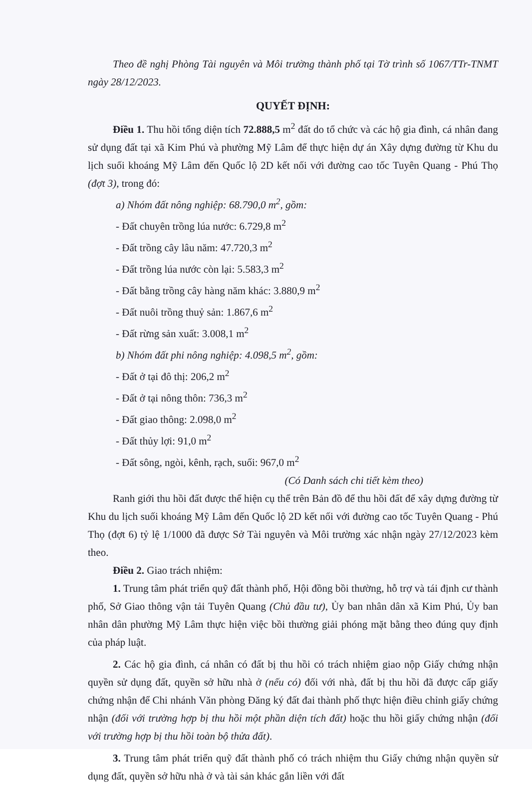Theo đề nghị Phòng Tài nguyên và Môi trường thành phố tại Tờ trình số 1067/TTr-TNMT ngày 28/12/2023.
QUYẾT ĐỊNH:
Điều 1. Thu hồi tổng diện tích 72.888,5 m<sup>2</sup> đất do tổ chức và các hộ gia đình, cá nhân đang sử dụng đất tại xã Kim Phú và phường Mỹ Lâm để thực hiện dự án Xây dựng đường từ Khu du lịch suối khoáng Mỹ Lâm đến Quốc lộ 2D kết nối với đường cao tốc Tuyên Quang - Phú Thọ (đợt 3), trong đó:
a) Nhóm đất nông nghiệp: 68.790,0 m<sup>2</sup>, gồm:
- Đất chuyên trồng lúa nước: 6.729,8 m<sup>2</sup>
- Đất trồng cây lâu năm: 47.720,3 m<sup>2</sup>
- Đất trồng lúa nước còn lại: 5.583,3 m<sup>2</sup>
- Đất bằng trồng cây hàng năm khác: 3.880,9 m<sup>2</sup>
- Đất nuôi trồng thuỷ sản: 1.867,6 m<sup>2</sup>
- Đất rừng sản xuất: 3.008,1 m<sup>2</sup>
b) Nhóm đất phi nông nghiệp: 4.098,5 m<sup>2</sup>, gồm:
- Đất ở tại đô thị: 206,2 m<sup>2</sup>
- Đất ở tại nông thôn: 736,3 m<sup>2</sup>
- Đất giao thông: 2.098,0 m<sup>2</sup>
- Đất thủy lợi: 91,0 m<sup>2</sup>
- Đất sông, ngòi, kênh, rạch, suối: 967,0 m<sup>2</sup>
(Có Danh sách chi tiết kèm theo)
Ranh giới thu hồi đất được thể hiện cụ thể trên Bản đồ để thu hồi đất để xây dựng đường từ Khu du lịch suối khoáng Mỹ Lâm đến Quốc lộ 2D kết nối với đường cao tốc Tuyên Quang - Phú Thọ (đợt 6) tỷ lệ 1/1000 đã được Sở Tài nguyên và Môi trường xác nhận ngày 27/12/2023 kèm theo.
Điều 2. Giao trách nhiệm:
1. Trung tâm phát triển quỹ đất thành phố, Hội đồng bồi thường, hỗ trợ và tái định cư thành phố, Sở Giao thông vận tải Tuyên Quang (Chủ đầu tư), Ủy ban nhân dân xã Kim Phú, Ủy ban nhân dân phường Mỹ Lâm thực hiện việc bồi thường giải phóng mặt bằng theo đúng quy định của pháp luật.
2. Các hộ gia đình, cá nhân có đất bị thu hồi có trách nhiệm giao nộp Giấy chứng nhận quyền sử dụng đất, quyền sở hữu nhà ở (nếu có) đối với nhà, đất bị thu hồi đã được cấp giấy chứng nhận để Chi nhánh Văn phòng Đăng ký đất đai thành phố thực hiện điều chỉnh giấy chứng nhận (đối với trường hợp bị thu hồi một phần diện tích đất) hoặc thu hồi giấy chứng nhận (đối với trường hợp bị thu hồi toàn bộ thửa đất).
3. Trung tâm phát triển quỹ đất thành phố có trách nhiệm thu Giấy chứng nhận quyền sử dụng đất, quyền sở hữu nhà ở và tài sản khác gắn liền với đất